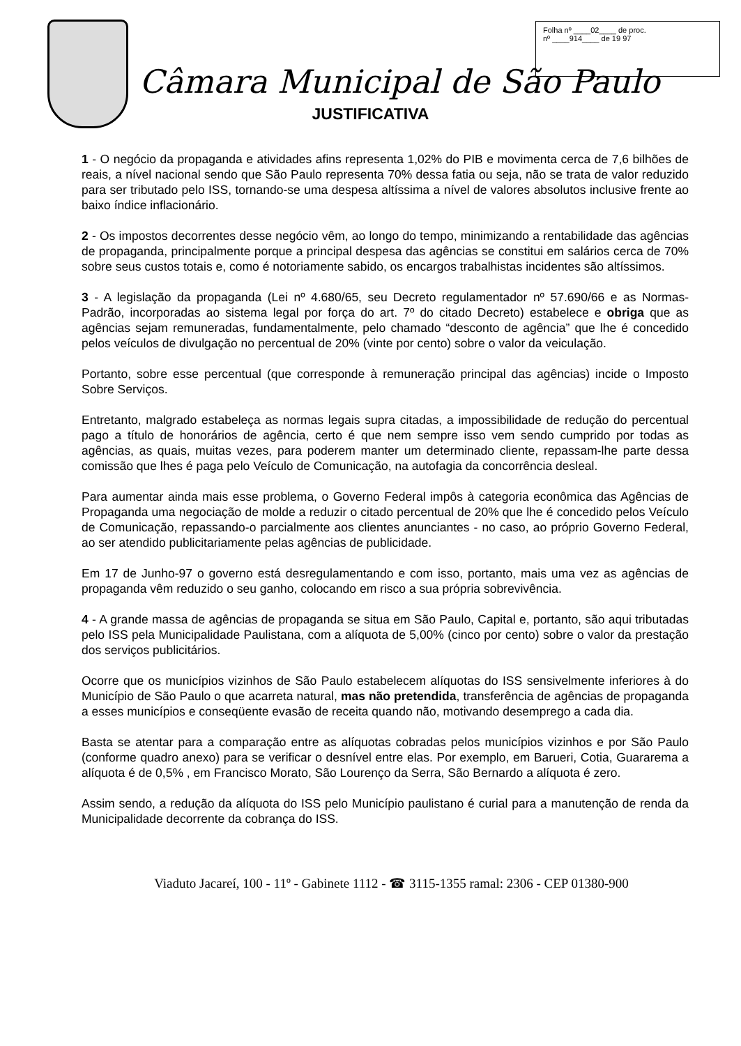Folha nº ____02____ de proc.
nº ____914____ de 19 97
Câmara Municipal de São Paulo
JUSTIFICATIVA
1 - O negócio da propaganda e atividades afins representa 1,02% do PIB e movimenta cerca de 7,6 bilhões de reais, a nível nacional sendo que São Paulo representa 70% dessa fatia ou seja, não se trata de valor reduzido para ser tributado pelo ISS, tornando-se uma despesa altíssima a nível de valores absolutos inclusive frente ao baixo índice inflacionário.
2 - Os impostos decorrentes desse negócio vêm, ao longo do tempo, minimizando a rentabilidade das agências de propaganda, principalmente porque a principal despesa das agências se constitui em salários cerca de 70% sobre seus custos totais e, como é notoriamente sabido, os encargos trabalhistas incidentes são altíssimos.
3 - A legislação da propaganda (Lei nº 4.680/65, seu Decreto regulamentador nº 57.690/66 e as Normas-Padrão, incorporadas ao sistema legal por força do art. 7º do citado Decreto) estabelece e obriga que as agências sejam remuneradas, fundamentalmente, pelo chamado “desconto de agência” que lhe é concedido pelos veículos de divulgação no percentual de 20% (vinte por cento) sobre o valor da veiculação.
Portanto, sobre esse percentual (que corresponde à remuneração principal das agências) incide o Imposto Sobre Serviços.
Entretanto, malgrado estabeleça as normas legais supra citadas, a impossibilidade de redução do percentual pago a título de honorários de agência, certo é que nem sempre isso vem sendo cumprido por todas as agências, as quais, muitas vezes, para poderem manter um determinado cliente, repassam-lhe parte dessa comissão que lhes é paga pelo Veículo de Comunicação, na autofagia da concorrência desleal.
Para aumentar ainda mais esse problema, o Governo Federal impôs à categoria econômica das Agências de Propaganda uma negociação de molde a reduzir o citado percentual de 20% que lhe é concedido pelos Veículo de Comunicação, repassando-o parcialmente aos clientes anunciantes - no caso, ao próprio Governo Federal, ao ser atendido publicitariamente pelas agências de publicidade.
Em 17 de Junho-97 o governo está desregulamentando e com isso, portanto, mais uma vez as agências de propaganda vêm reduzido o seu ganho, colocando em risco a sua própria sobrevivência.
4 - A grande massa de agências de propaganda se situa em São Paulo, Capital e, portanto, são aqui tributadas pelo ISS pela Municipalidade Paulistana, com a alíquota de 5,00% (cinco por cento) sobre o valor da prestação dos serviços publicitários.
Ocorre que os municípios vizinhos de São Paulo estabelecem alíquotas do ISS sensivelmente inferiores à do Município de São Paulo o que acarreta natural, mas não pretendida, transferência de agências de propaganda a esses municípios e conseqüente evasão de receita quando não, motivando desemprego a cada dia.
Basta se atentar para a comparação entre as alíquotas cobradas pelos municípios vizinhos e por São Paulo (conforme quadro anexo) para se verificar o desnível entre elas. Por exemplo, em Barueri, Cotia, Guararema a alíquota é de 0,5% , em Francisco Morato, São Lourenço da Serra, São Bernardo a alíquota é zero.
Assim sendo, a redução da alíquota do ISS pelo Município paulistano é curial para a manutenção de renda da Municipalidade decorrente da cobrança do ISS.
Viaduto Jacareí, 100 - 11º - Gabinete 1112 - ☎ 3115-1355 ramal: 2306 - CEP 01380-900